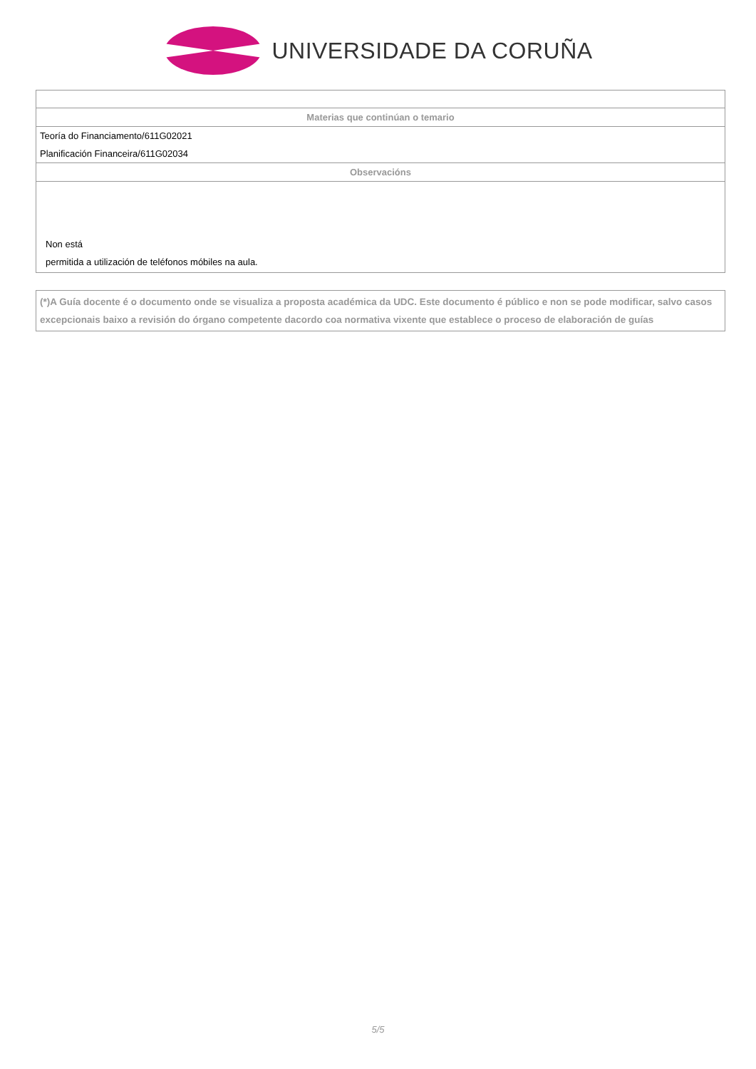UNIVERSIDADE DA CORUÑA
| Materias que continúan o temario |
| --- |
| Teoría do Financiamento/611G02021 |
| Planificación Financeira/611G02034 |
| Observacións |
| Non está permitida a utilización de teléfonos móbiles na aula. |
(*)A Guía docente é o documento onde se visualiza a proposta académica da UDC. Este documento é público e non se pode modificar, salvo casos excepcionais baixo a revisión do órgano competente dacordo coa normativa vixente que establece o proceso de elaboración de guías
5/5